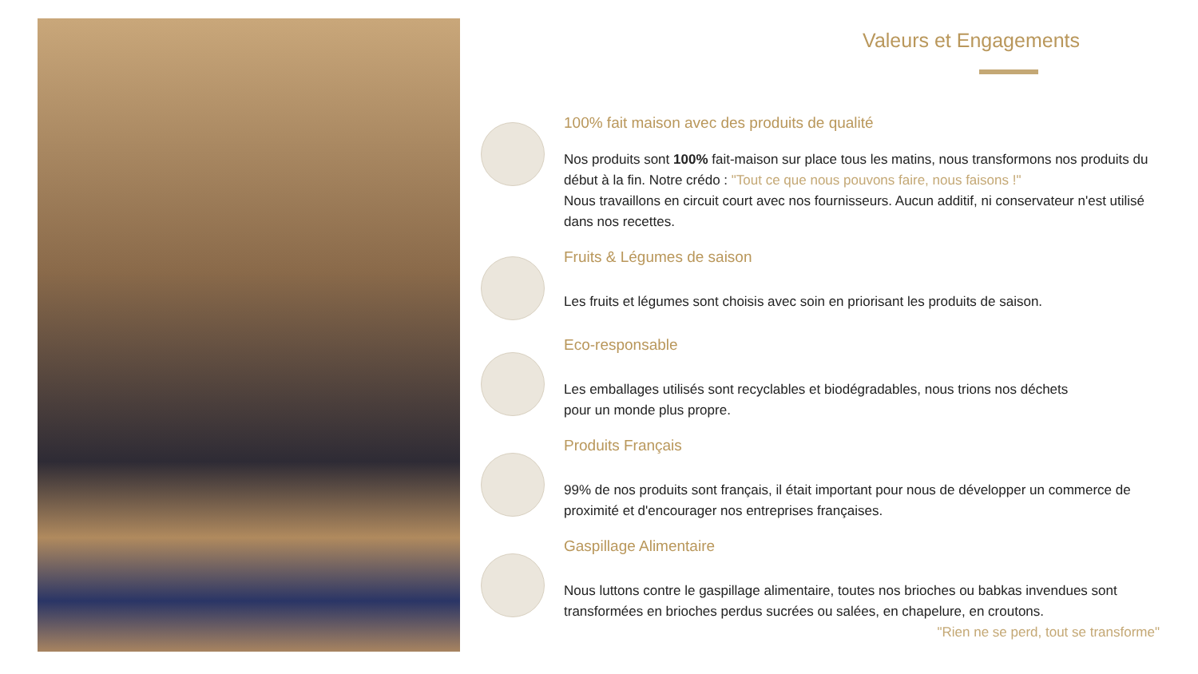Valeurs et Engagements
100% fait maison avec des produits de qualité
Nos produits sont 100% fait-maison sur place tous les matins, nous transformons nos produits du début à la fin. Notre crédo : "Tout ce que nous pouvons faire, nous faisons !"
Nous travaillons en circuit court avec nos fournisseurs. Aucun additif, ni conservateur n'est utilisé dans nos recettes.
Fruits & Légumes de saison
Les fruits et légumes sont choisis avec soin en priorisant les produits de saison.
Eco-responsable
Les emballages utilisés sont recyclables et biodégradables, nous trions nos déchets
pour un monde plus propre.
Produits Français
99% de nos produits sont français, il était important pour nous de développer un commerce de proximité et d'encourager nos entreprises françaises.
Gaspillage Alimentaire
Nous luttons contre le gaspillage alimentaire, toutes nos brioches ou babkas invendues sont transformées en brioches perdus sucrées ou salées, en chapelure, en croutons.
"Rien ne se perd, tout se transforme"